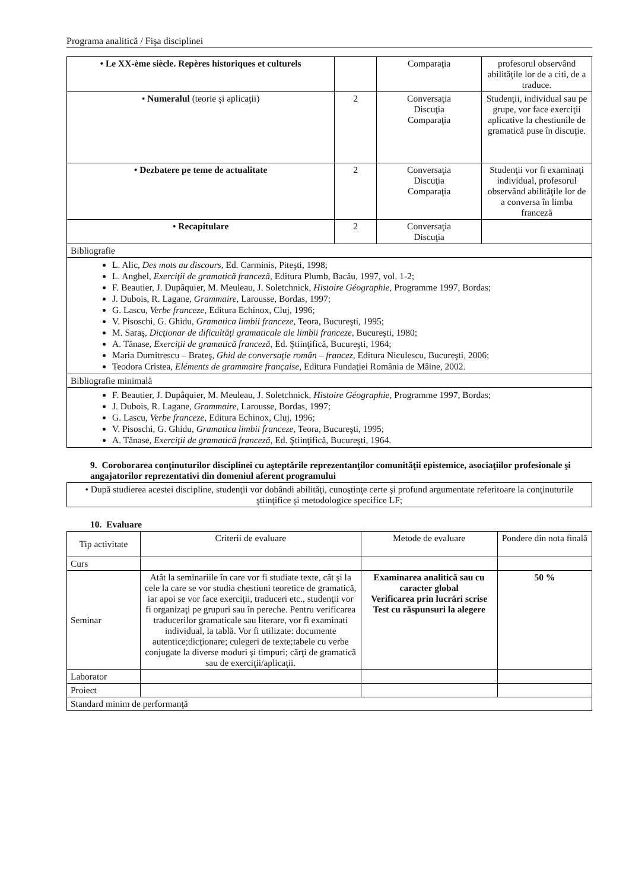Programa analitică / Fişa disciplinei
| • Le XX-ème siècle. Repères historiques et culturels | | Comparaţia | profesorul observând abilităţile lor de a citi, de a traduce. |
| • Numeralul (teorie şi aplicaţii) | 2 | Conversaţia Discuţia Comparaţia | Studenţii, individual sau pe grupe, vor face exerciţii aplicative la chestiunile de gramatică puse în discuţie. |
| • Dezbatere pe teme de actualitate | 2 | Conversaţia Discuţia Comparaţia | Studenţii vor fi examinaţi individual, profesorul observând abilităţile lor de a conversa în limba franceză |
| • Recapitulare | 2 | Conversaţia Discuţia | |
| Bibliografie | | | |
| L. Alic, Des mots au discours, Ed. Carminis, Piteşti, 1998; L. Anghel, Exerciţii de gramatică franceză , Editura Plumb, Bacău, 1997, vol. 1-2; F. Beautier, J. Dupâquier, M. Meuleau, J. Soletchnick, Histoire Géographie , Programme 1997, Bordas; J. Dubois, R. Lagane, Grammaire , Larousse, Bordas, 1997; G. Lascu, Verbe franceze , Editura Echinox, Cluj, 1996; V. Pisoschi, G. Ghidu, Gramatica limbii franceze, Teora, Bucureşti, 1995; M. Saraş, Dicţionar de dificultăţi gramaticale ale limbii franceze , Bucureşti, 1980; A. Tănase, Exerciţii de gramatică franceză, Ed. Ştiinţifică, Bucureşti, 1964; Maria Dumitrescu – Brateş, Ghid de conversaţie român – francez, Editura Niculescu, Bucureşti, 2006; Teodora Cristea, Eléments de grammaire française, Editura Fundaţiei România de Mâine, 2002. | | | |
| Bibliografie minimală | | | |
| F. Beautier, J. Dupâquier, M. Meuleau, J. Soletchnick, Histoire Géographie , Programme 1997, Bordas; J. Dubois, R. Lagane, Grammaire , Larousse, Bordas, 1997; G. Lascu, Verbe franceze , Editura Echinox, Cluj, 1996; V. Pisoschi, G. Ghidu, Gramatica limbii franceze, Teora, Bucureşti, 1995; A. Tănase, Exerciţii de gramatică franceză, Ed. Ştiinţifică, Bucureşti, 1964. | | | |
9. Coroborarea conţinuturilor disciplinei cu aşteptările reprezentanţilor comunităţii epistemice, asociaţiilor profesionale şi angajatorilor reprezentativi din domeniul aferent programului
| • După studierea acestei discipline, studenţii vor dobândi abilităţi, cunoştinţe certe şi profund argumentate referitoare la conţinuturile ştiinţifice şi metodologice specifice LF; |
10. Evaluare
| Tip activitate | Criterii de evaluare | Metode de evaluare | Pondere din nota finală |
| --- | --- | --- | --- |
| Curs | | | |
| Seminar | Atât la seminariile în care vor fi studiate texte, cât şi la cele la care se vor studia chestiuni teoretice de gramatică, iar apoi se vor face exerciţii, traduceri etc., studenţii vor fi organizaţi pe grupuri sau în pereche. Pentru verificarea traducerilor gramaticale sau literare, vor fi examinati individual, la tablă. Vor fi utilizate: documente autentice;dicţionare; culegeri de texte;tabele cu verbe conjugate la diverse moduri şi timpuri; cărţi de gramatică sau de exerciţii/aplicaţii. | Examinarea analitică sau cu caracter global Verificarea prin lucrări scrise Test cu răspunsuri la alegere | 50 % |
| Laborator | | | |
| Proiect | | | |
| Standard minim de performanţă | | | |